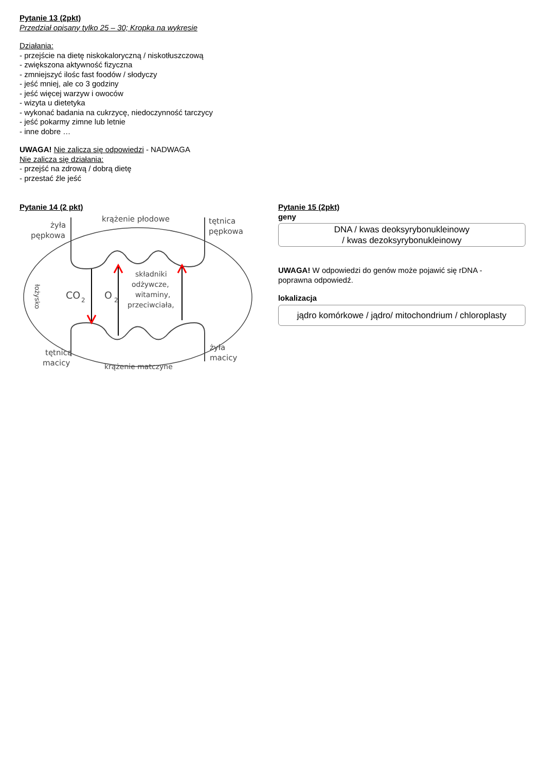Pytanie 13 (2pkt)
Przedział opisany tylko 25 – 30; Kropka na wykresie
Działania:
- przejście na dietę niskokaloryczną / niskotłuszczową
- zwiększona aktywność fizyczna
- zmniejszyć ilośc fast foodów / słodyczy
- jeść mniej, ale co 3 godziny
- jeść więcej warzyw i owoców
- wizyta u dietetyka
- wykonać badania na cukrzycę, niedoczynność tarczycy
- jeść pokarmy zimne lub letnie
- inne dobre …
UWAGA! Nie zalicza się odpowiedzi - NADWAGA
Nie zalicza się działania:
- przejść na zdrową / dobrą dietę
- przestać źle jeść
Pytanie 14 (2 pkt)
krążenie płodowe
żyła
pępkowa
tętnica
pępkowa
CO
2
O
2
składniki
odżywcze,
witaminy,
przeciwciała,
łożysko
tętnica
macicy
żyła
macicy
krążenie matczyne
Pytanie 15 (2pkt)
geny
DNA / kwas deoksyrybonukleinowy
/ kwas dezoksyrybonukleinowy
UWAGA! W odpowiedzi do genów może pojawić się rDNA -
poprawna odpowiedź.
lokalizacja
jądro komórkowe / jądro/ mitochondrium / chloroplasty